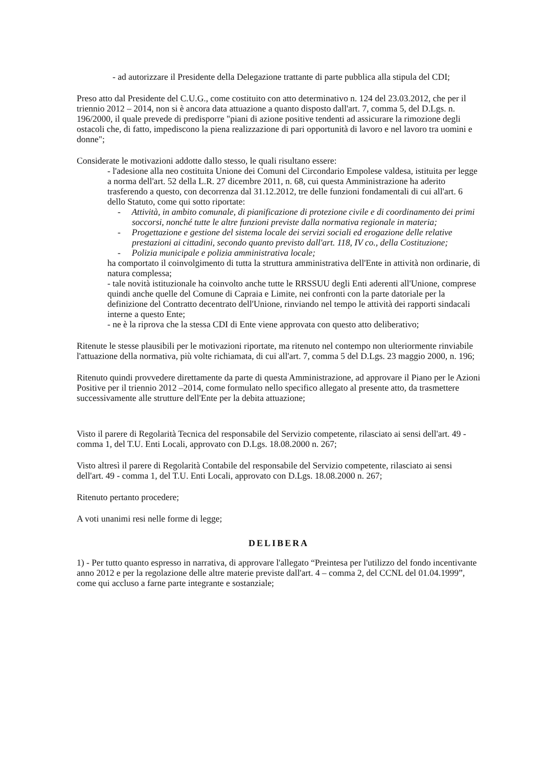- ad autorizzare il Presidente della Delegazione trattante di parte pubblica alla stipula del CDI;
Preso atto dal Presidente del C.U.G., come costituito con atto determinativo n. 124 del 23.03.2012, che per il triennio 2012 – 2014, non si è ancora data attuazione a quanto disposto dall'art. 7, comma 5, del D.Lgs. n. 196/2000, il quale prevede di predisporre "piani di azione positive tendenti ad assicurare la rimozione degli ostacoli che, di fatto, impediscono la piena realizzazione di pari opportunità di lavoro e nel lavoro tra uomini e donne";
Considerate le motivazioni addotte dallo stesso, le quali risultano essere:
- l'adesione alla neo costituita Unione dei Comuni del Circondario Empolese valdesa, istituita per legge a norma dell'art. 52 della L.R. 27 dicembre 2011, n. 68, cui questa Amministrazione ha aderito trasferendo a questo, con decorrenza dal 31.12.2012, tre delle funzioni fondamentali di cui all'art. 6 dello Statuto, come qui sotto riportate:
- Attività, in ambito comunale, di pianificazione di protezione civile e di coordinamento dei primi soccorsi, nonché tutte le altre funzioni previste dalla normativa regionale in materia;
- Progettazione e gestione del sistema locale dei servizi sociali ed erogazione delle relative prestazioni ai cittadini, secondo quanto previsto dall'art. 118, IV co., della Costituzione;
- Polizia municipale e polizia amministrativa locale;
ha comportato il coinvolgimento di tutta la struttura amministrativa dell'Ente in attività non ordinarie, di natura complessa;
- tale novità istituzionale ha coinvolto anche tutte le RRSSUU degli Enti aderenti all'Unione, comprese quindi anche quelle del Comune di Capraia e Limite, nei confronti con la parte datoriale per la definizione del Contratto decentrato dell'Unione, rinviando nel tempo le attività dei rapporti sindacali interne a questo Ente;
- ne è la riprova che la stessa CDI di Ente viene approvata con questo atto deliberativo;
Ritenute le stesse plausibili per le motivazioni riportate, ma ritenuto nel contempo non ulteriormente rinviabile l'attuazione della normativa, più volte richiamata, di cui all'art. 7, comma 5 del D.Lgs. 23 maggio 2000, n. 196;
Ritenuto quindi provvedere direttamente da parte di questa Amministrazione, ad approvare il Piano per le Azioni Positive per il triennio 2012 –2014, come formulato nello specifico allegato al presente atto, da trasmettere successivamente alle strutture dell'Ente per la debita attuazione;
Visto il parere di Regolarità Tecnica del responsabile del Servizio competente, rilasciato ai sensi dell'art. 49 - comma 1, del T.U. Enti Locali, approvato con D.Lgs. 18.08.2000 n. 267;
Visto altresì il parere di Regolarità Contabile del responsabile del Servizio competente, rilasciato ai sensi dell'art. 49 - comma 1, del T.U. Enti Locali, approvato con D.Lgs. 18.08.2000 n. 267;
Ritenuto pertanto procedere;
A voti unanimi resi nelle forme di legge;
DELIBERA
1) - Per tutto quanto espresso in narrativa, di approvare l'allegato “Preintesa per l'utilizzo del fondo incentivante anno 2012 e per la regolazione delle altre materie previste dall'art. 4 – comma 2, del CCNL del 01.04.1999”, come qui accluso a farne parte integrante e sostanziale;